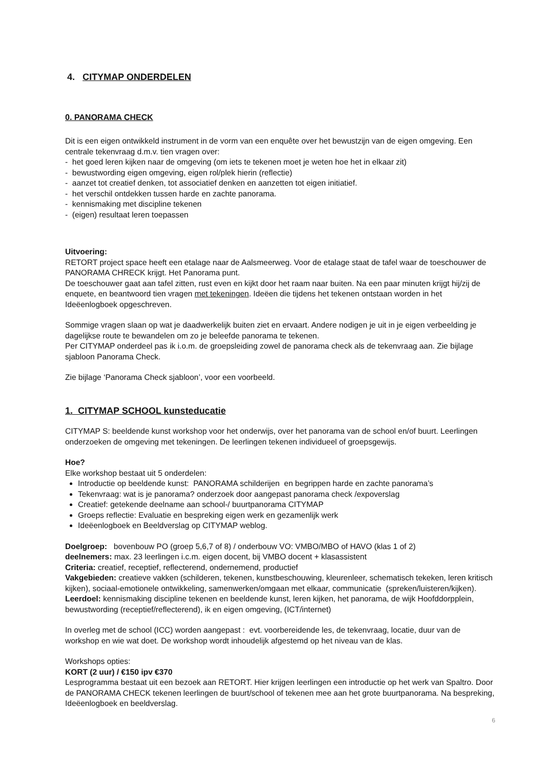4. CITYMAP ONDERDELEN
0. PANORAMA CHECK
Dit is een eigen ontwikkeld instrument in de vorm van een enquête over het bewustzijn van de eigen omgeving. Een centrale tekenvraag d.m.v. tien vragen over:
- het goed leren kijken naar de omgeving (om iets te tekenen moet je weten hoe het in elkaar zit)
- bewustwording eigen omgeving, eigen rol/plek hierin (reflectie)
- aanzet tot creatief denken, tot associatief denken en aanzetten tot eigen initiatief.
- het verschil ontdekken tussen harde en zachte panorama.
- kennismaking met discipline tekenen
- (eigen) resultaat leren toepassen
Uitvoering:
RETORT project space heeft een etalage naar de Aalsmeerweg. Voor de etalage staat de tafel waar de toeschouwer de PANORAMA CHRECK krijgt. Het Panorama punt.
De toeschouwer gaat aan tafel zitten, rust even en kijkt door het raam naar buiten. Na een paar minuten krijgt hij/zij de enquete, en beantwoord tien vragen met tekeningen. Ideëen die tijdens het tekenen ontstaan worden in het Ideëenlogboek opgeschreven.
Sommige vragen slaan op wat je daadwerkelijk buiten ziet en ervaart. Andere nodigen je uit in je eigen verbeelding je dagelijkse route te bewandelen om zo je beleefde panorama te tekenen.
Per CITYMAP onderdeel pas ik i.o.m. de groepsleiding zowel de panorama check als de tekenvraag aan. Zie bijlage sjabloon Panorama Check.
Zie bijlage ‘Panorama Check sjabloon’, voor een voorbeeld.
1. CITYMAP SCHOOL kunsteducatie
CITYMAP S: beeldende kunst workshop voor het onderwijs, over het panorama van de school en/of buurt. Leerlingen onderzoeken de omgeving met tekeningen. De leerlingen tekenen individueel of groepsgewijs.
Hoe?
Elke workshop bestaat uit 5 onderdelen:
Introductie op beeldende kunst: PANORAMA schilderijen en begrippen harde en zachte panorama’s
Tekenvraag: wat is je panorama? onderzoek door aangepast panorama check /expoverslag
Creatief: getekende deelname aan school-/ buurtpanorama CITYMAP
Groeps reflectie: Evaluatie en bespreking eigen werk en gezamenlijk werk
Ideëenlogboek en Beeldverslag op CITYMAP weblog.
Doelgroep: bovenbouw PO (groep 5,6,7 of 8) / onderbouw VO: VMBO/MBO of HAVO (klas 1 of 2)
deelnemers: max. 23 leerlingen i.c.m. eigen docent, bij VMBO docent + klasassistent
Criteria: creatief, receptief, reflecterend, ondernemend, productief
Vakgebieden: creatieve vakken (schilderen, tekenen, kunstbeschouwing, kleurenleer, schematisch tekeken, leren kritisch kijken), sociaal-emotionele ontwikkeling, samenwerken/omgaan met elkaar, communicatie (spreken/luisteren/kijken).
Leerdoel: kennismaking discipline tekenen en beeldende kunst, leren kijken, het panorama, de wijk Hoofddorpplein, bewustwording (receptief/reflecterend), ik en eigen omgeving, (ICT/internet)
In overleg met de school (ICC) worden aangepast : evt. voorbereidende les, de tekenvraag, locatie, duur van de workshop en wie wat doet. De workshop wordt inhoudelijk afgestemd op het niveau van de klas.
Workshops opties:
KORT (2 uur) / €150 ipv €370
Lesprogramma bestaat uit een bezoek aan RETORT. Hier krijgen leerlingen een introductie op het werk van Spaltro. Door de PANORAMA CHECK tekenen leerlingen de buurt/school of tekenen mee aan het grote buurtpanorama. Na bespreking, Ideëenlogboek en beeldverslag.
6